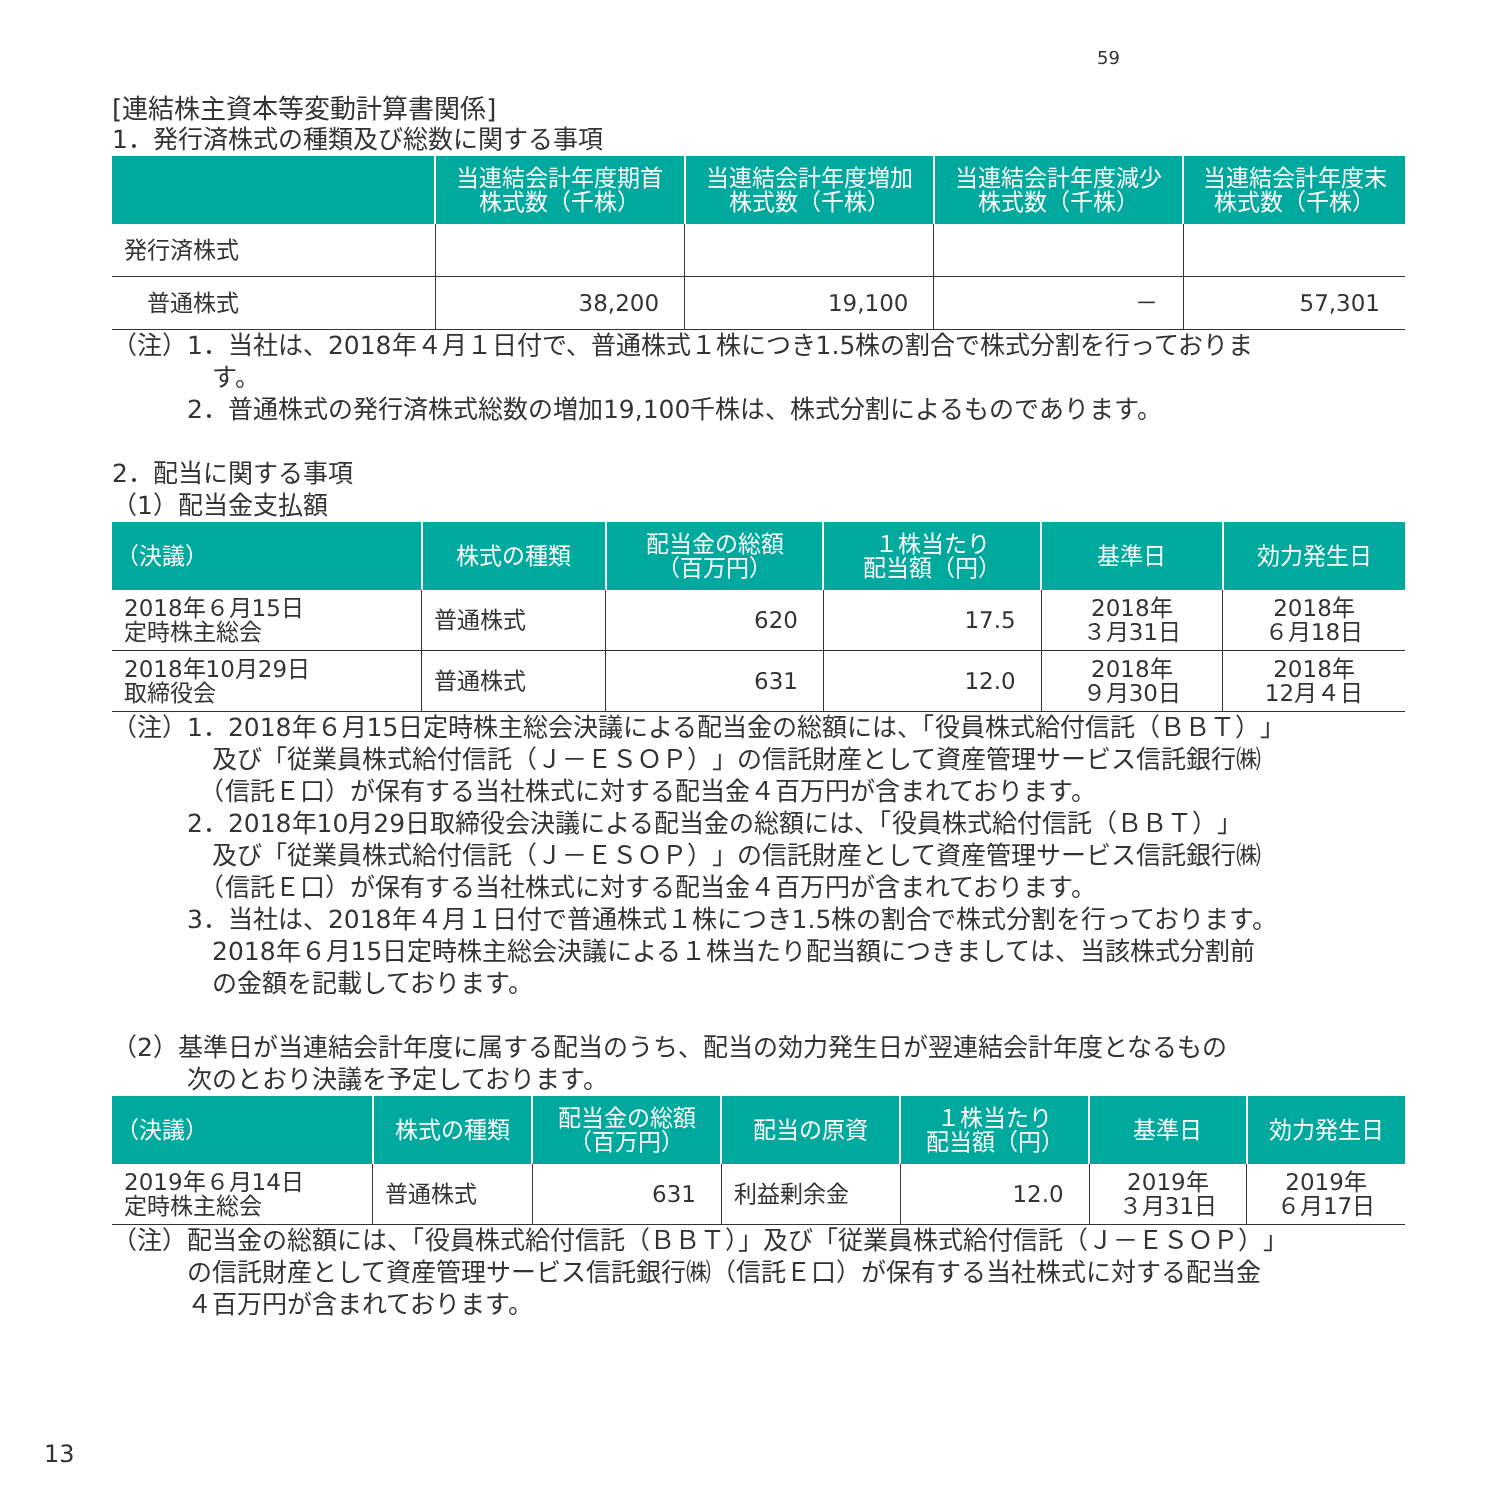59
[連結株主資本等変動計算書関係]
1．発行済株式の種類及び総数に関する事項
| | 当連結会計年度期首 株式数（千株） | 当連結会計年度増加 株式数（千株） | 当連結会計年度減少 株式数（千株） | 当連結会計年度末 株式数（千株） |
| --- | --- | --- | --- | --- |
| 発行済株式 | | | | |
| 普通株式 | 38,200 | 19,100 | － | 57,301 |
（注）1．当社は、2018年４月１日付で、普通株式１株につき1.5株の割合で株式分割を行っておりま
　　　　す。
　　　2．普通株式の発行済株式総数の増加19,100千株は、株式分割によるものであります。
2．配当に関する事項
（1）配当金支払額
| （決議） | 株式の種類 | 配当金の総額 （百万円） | １株当たり 配当額（円） | 基準日 | 効力発生日 |
| --- | --- | --- | --- | --- | --- |
| 2018年６月15日 定時株主総会 | 普通株式 | 620 | 17.5 | 2018年 ３月31日 | 2018年 ６月18日 |
| 2018年10月29日 取締役会 | 普通株式 | 631 | 12.0 | 2018年 ９月30日 | 2018年 12月４日 |
（注）1．2018年６月15日定時株主総会決議による配当金の総額には、「役員株式給付信託（ＢＢＴ）」
　　　　及び「従業員株式給付信託（Ｊ－ＥＳＯＰ）」の信託財産として資産管理サービス信託銀行㈱
　　　　（信託Ｅ口）が保有する当社株式に対する配当金４百万円が含まれております。
　　　2．2018年10月29日取締役会決議による配当金の総額には、「役員株式給付信託（ＢＢＴ）」
　　　　及び「従業員株式給付信託（Ｊ－ＥＳＯＰ）」の信託財産として資産管理サービス信託銀行㈱
　　　　（信託Ｅ口）が保有する当社株式に対する配当金４百万円が含まれております。
　　　3．当社は、2018年４月１日付で普通株式１株につき1.5株の割合で株式分割を行っております。
　　　　2018年６月15日定時株主総会決議による１株当たり配当額につきましては、当該株式分割前
　　　　の金額を記載しております。
（2）基準日が当連結会計年度に属する配当のうち、配当の効力発生日が翌連結会計年度となるもの
　　　次のとおり決議を予定しております。
| （決議） | 株式の種類 | 配当金の総額 （百万円） | 配当の原資 | １株当たり 配当額（円） | 基準日 | 効力発生日 |
| --- | --- | --- | --- | --- | --- | --- |
| 2019年６月14日 定時株主総会 | 普通株式 | 631 | 利益剰余金 | 12.0 | 2019年 ３月31日 | 2019年 ６月17日 |
（注）配当金の総額には、「役員株式給付信託（ＢＢＴ）」及び「従業員株式給付信託（Ｊ－ＥＳＯＰ）」
　　　の信託財産として資産管理サービス信託銀行㈱（信託Ｅ口）が保有する当社株式に対する配当金
　　　４百万円が含まれております。
13